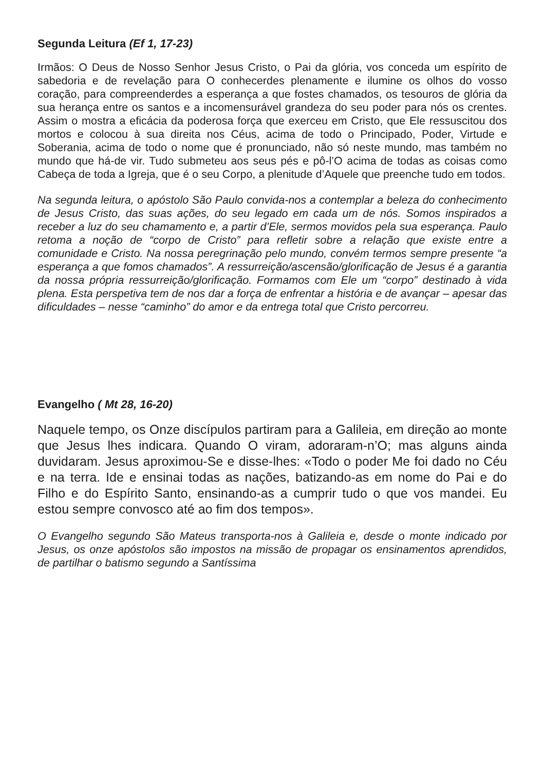Segunda Leitura (Ef 1, 17-23)
Irmãos: O Deus de Nosso Senhor Jesus Cristo, o Pai da glória, vos conceda um espírito de sabedoria e de revelação para O conhecerdes plenamente e ilumine os olhos do vosso coração, para compreenderdes a esperança a que fostes chamados, os tesouros de glória da sua herança entre os santos e a incomensurável grandeza do seu poder para nós os crentes. Assim o mostra a eficácia da poderosa força que exerceu em Cristo, que Ele ressuscitou dos mortos e colocou à sua direita nos Céus, acima de todo o Principado, Poder, Virtude e Soberania, acima de todo o nome que é pronunciado, não só neste mundo, mas também no mundo que há-de vir. Tudo submeteu aos seus pés e pô-l’O acima de todas as coisas como Cabeça de toda a Igreja, que é o seu Corpo, a plenitude d’Aquele que preenche tudo em todos.
Na segunda leitura, o apóstolo São Paulo convida-nos a contemplar a beleza do conhecimento de Jesus Cristo, das suas ações, do seu legado em cada um de nós. Somos inspirados a receber a luz do seu chamamento e, a partir d’Ele, sermos movidos pela sua esperança. Paulo retoma a noção de “corpo de Cristo” para refletir sobre a relação que existe entre a comunidade e Cristo. Na nossa peregrinação pelo mundo, convém termos sempre presente “a esperança a que fomos chamados”. A ressurreição/ascensão/glorificação de Jesus é a garantia da nossa própria ressurreição/glorificação. Formamos com Ele um “corpo” destinado à vida plena. Esta perspetiva tem de nos dar a força de enfrentar a história e de avançar – apesar das dificuldades – nesse “caminho” do amor e da entrega total que Cristo percorreu.
Evangelho ( Mt 28, 16-20)
Naquele tempo, os Onze discípulos partiram para a Galileia, em direção ao monte que Jesus lhes indicara. Quando O viram, adoraram-n’O; mas alguns ainda duvidaram. Jesus aproximou-Se e disse-lhes: «Todo o poder Me foi dado no Céu e na terra. Ide e ensinai todas as nações, batizando-as em nome do Pai e do Filho e do Espírito Santo, ensinando-as a cumprir tudo o que vos mandei. Eu estou sempre convosco até ao fim dos tempos».
O Evangelho segundo São Mateus transporta-nos à Galileia e, desde o monte indicado por Jesus, os onze apóstolos são impostos na missão de propagar os ensinamentos aprendidos, de partilhar o batismo segundo a Santíssima